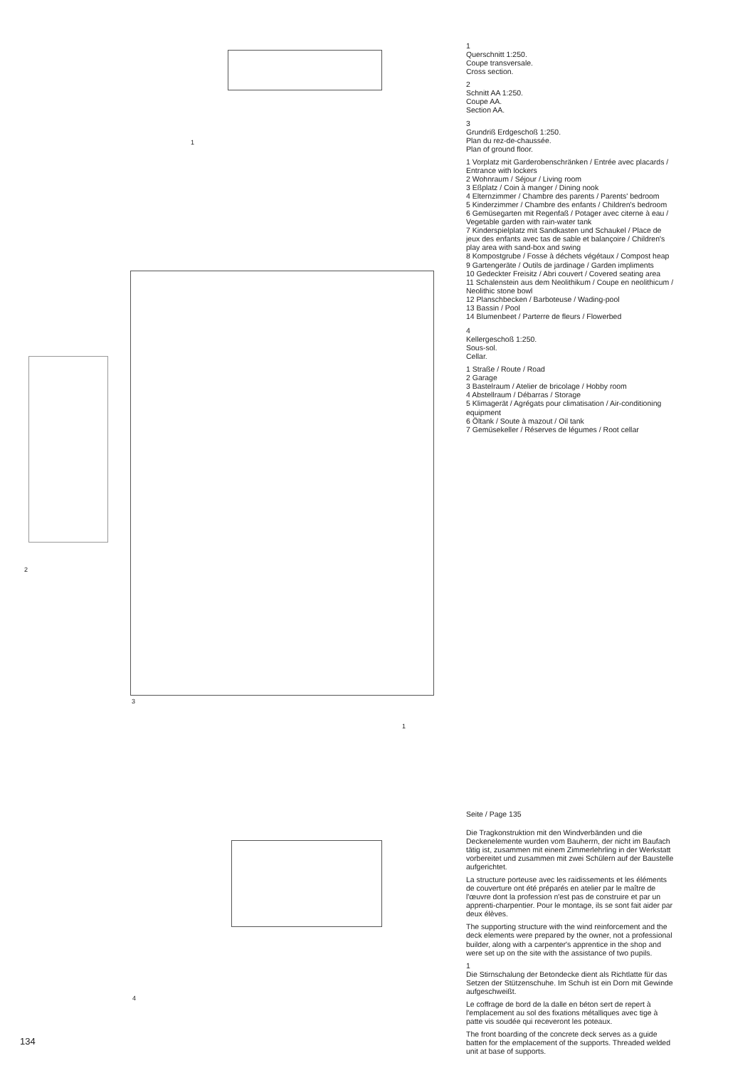1
2
3
1
4
1
Querschnitt 1:250.
Coupe transversale.
Cross section.
2
Schnitt AA 1:250.
Coupe AA.
Section AA.
3
Grundriß Erdgeschoß 1:250.
Plan du rez-de-chaussée.
Plan of ground floor.
1 Vorplatz mit Garderobenschränken / Entrée avec placards / Entrance with lockers
2 Wohnraum / Séjour / Living room
3 Eßplatz / Coin à manger / Dining nook
4 Elternzimmer / Chambre des parents / Parents' bedroom
5 Kinderzimmer / Chambre des enfants / Children's bedroom
6 Gemüsegarten mit Regenfaß / Potager avec citerne à eau / Vegetable garden with rain-water tank
7 Kinderspielplatz mit Sandkasten und Schaukel / Place de jeux des enfants avec tas de sable et balançoire / Children's play area with sand-box and swing
8 Kompostgrube / Fosse à déchets végétaux / Compost heap
9 Gartengeräte / Outils de jardinage / Garden impliments
10 Gedeckter Freisitz / Abri couvert / Covered seating area
11 Schalenstein aus dem Neolithikum / Coupe en neolithicum / Neolithic stone bowl
12 Planschbecken / Barboteuse / Wading-pool
13 Bassin / Pool
14 Blumenbeet / Parterre de fleurs / Flowerbed
4
Kellergeschoß 1:250.
Sous-sol.
Cellar.
1 Straße / Route / Road
2 Garage
3 Bastelraum / Atelier de bricolage / Hobby room
4 Abstellraum / Débarras / Storage
5 Klimagerät / Agrégats pour climatisation / Air-conditioning equipment
6 Öltank / Soute à mazout / Oil tank
7 Gemüsekeller / Réserves de légumes / Root cellar
Seite / Page 135
Die Tragkonstruktion mit den Windverbänden und die Deckenelemente wurden vom Bauherrn, der nicht im Baufach tätig ist, zusammen mit einem Zimmerlehrling in der Werkstatt vorbereitet und zusammen mit zwei Schülern auf der Baustelle aufgerichtet.
La structure porteuse avec les raidissements et les éléments de couverture ont été préparés en atelier par le maître de l'œuvre dont la profession n'est pas de construire et par un apprenti-charpentier. Pour le montage, ils se sont fait aider par deux élèves.
The supporting structure with the wind reinforcement and the deck elements were prepared by the owner, not a professional builder, along with a carpenter's apprentice in the shop and were set up on the site with the assistance of two pupils.
1
Die Stirnschalung der Betondecke dient als Richtlatte für das Setzen der Stützenschuhe. Im Schuh ist ein Dorn mit Gewinde aufgeschweißt.
Le coffrage de bord de la dalle en béton sert de repert à l'emplacement au sol des fixations métalliques avec tige à patte vis soudée qui receveront les poteaux.
The front boarding of the concrete deck serves as a guide batten for the emplacement of the supports. Threaded welded unit at base of supports.
134